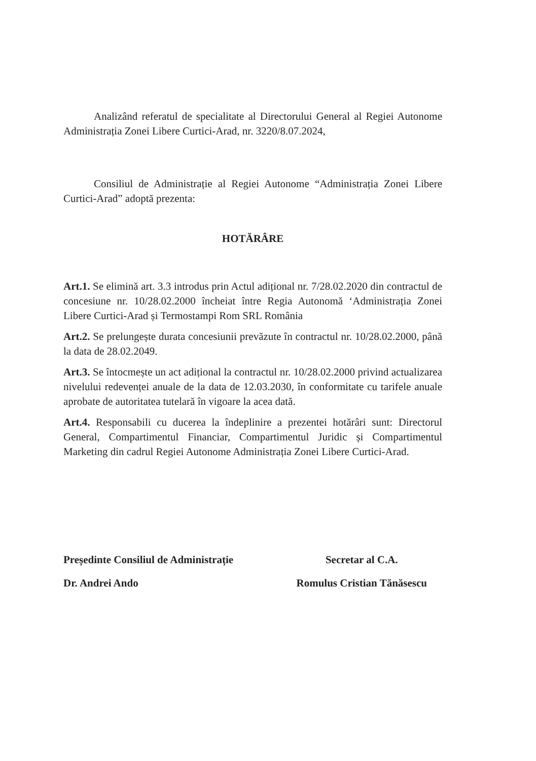Analizând referatul de specialitate al Directorului General al Regiei Autonome Administrația Zonei Libere Curtici-Arad, nr. 3220/8.07.2024,
Consiliul de Administrație al Regiei Autonome “Administrația Zonei Libere Curtici-Arad” adoptă prezenta:
HOTĂRÂRE
Art.1. Se elimină art. 3.3 introdus prin Actul adițional nr. 7/28.02.2020 din contractul de concesiune nr. 10/28.02.2000 încheiat între Regia Autonomă ‘Administrația Zonei Libere Curtici-Arad și Termostampi Rom SRL România
Art.2. Se prelungește durata concesiunii prevăzute în contractul nr. 10/28.02.2000, până la data de 28.02.2049.
Art.3. Se întocmește un act adițional la contractul nr. 10/28.02.2000 privind actualizarea nivelului redevenței anuale de la data de 12.03.2030, în conformitate cu tarifele anuale aprobate de autoritatea tutelară în vigoare la acea dată.
Art.4. Responsabili cu ducerea la îndeplinire a prezentei hotărâri sunt: Directorul General, Compartimentul Financiar, Compartimentul Juridic și Compartimentul Marketing din cadrul Regiei Autonome Administrația Zonei Libere Curtici-Arad.
Președinte Consiliul de Administrație
Dr. Andrei Ando
Secretar al C.A.
Romulus Cristian Tănăsescu